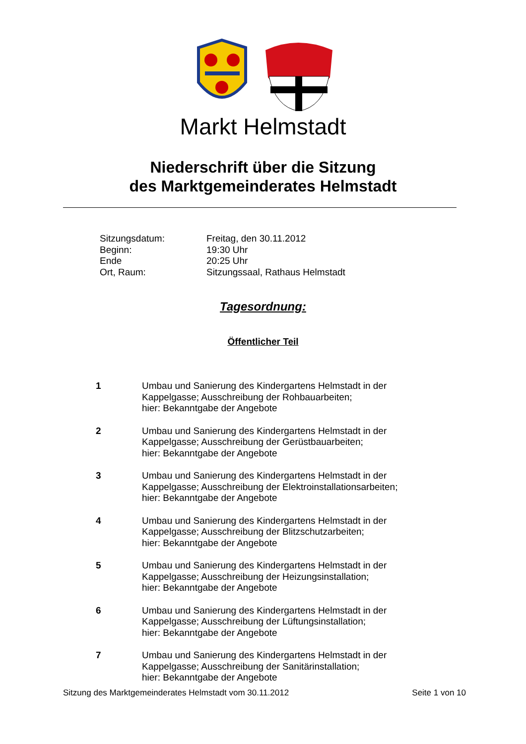Markt Helmstadt
Niederschrift über die Sitzung
des Marktgemeinderates Helmstadt
Sitzungsdatum: Freitag, den 30.11.2012
Beginn: 19:30 Uhr
Ende 20:25 Uhr
Ort, Raum: Sitzungssaal, Rathaus Helmstadt
Tagesordnung:
Öffentlicher Teil
1 Umbau und Sanierung des Kindergartens Helmstadt in der
Kappelgasse; Ausschreibung der Rohbauarbeiten;
hier: Bekanntgabe der Angebote
2 Umbau und Sanierung des Kindergartens Helmstadt in der
Kappelgasse; Ausschreibung der Gerüstbauarbeiten;
hier: Bekanntgabe der Angebote
3 Umbau und Sanierung des Kindergartens Helmstadt in der
Kappelgasse; Ausschreibung der Elektroinstallationsarbeiten;
hier: Bekanntgabe der Angebote
4 Umbau und Sanierung des Kindergartens Helmstadt in der
Kappelgasse; Ausschreibung der Blitzschutzarbeiten;
hier: Bekanntgabe der Angebote
5 Umbau und Sanierung des Kindergartens Helmstadt in der
Kappelgasse; Ausschreibung der Heizungsinstallation;
hier: Bekanntgabe der Angebote
6 Umbau und Sanierung des Kindergartens Helmstadt in der
Kappelgasse; Ausschreibung der Lüftungsinstallation;
hier: Bekanntgabe der Angebote
7 Umbau und Sanierung des Kindergartens Helmstadt in der
Kappelgasse; Ausschreibung der Sanitärinstallation;
hier: Bekanntgabe der Angebote
Sitzung des Marktgemeinderates Helmstadt vom 30.11.2012 Seite 1 von 10